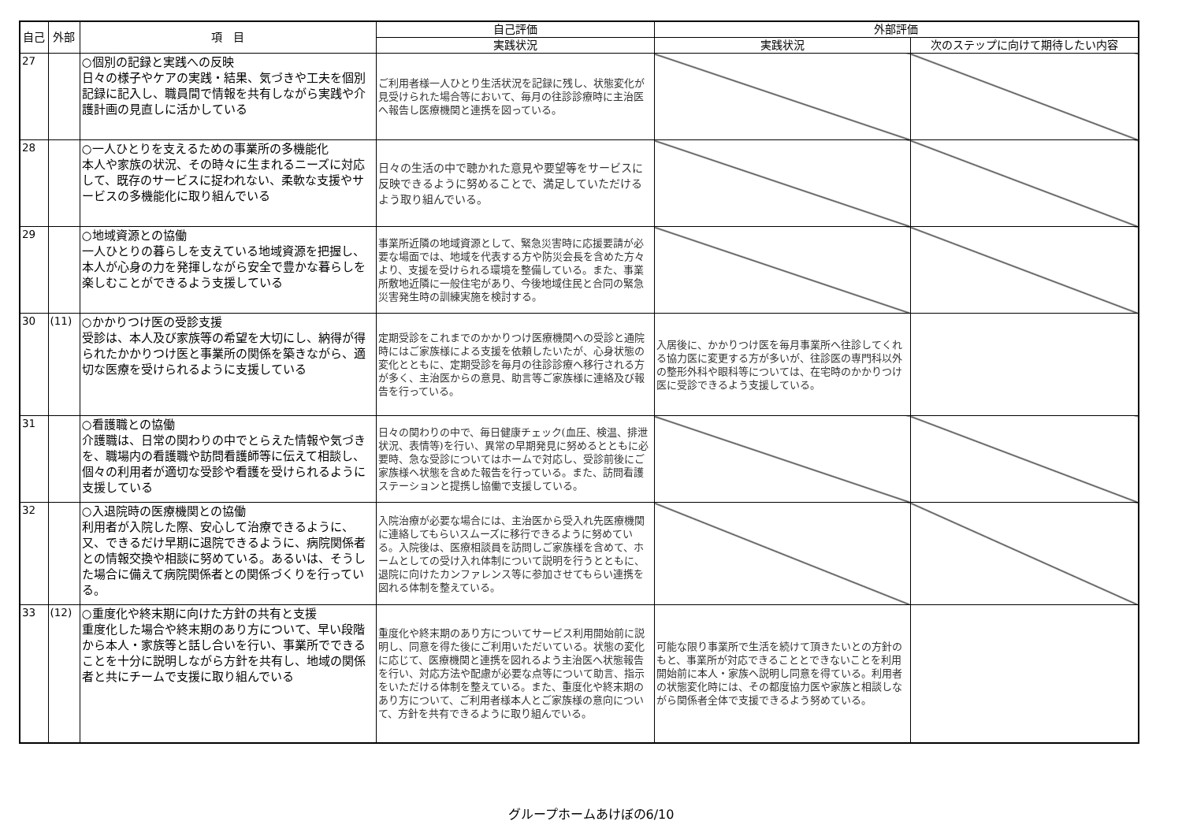| 自己 | 外部 | 項 目 | 自己評価 | 外部評価 | |
| --- | --- | --- | --- | --- | --- |
| | | | 実践状況 | 実践状況 | 次のステップに向けて期待したい内容 |
| 27 | | ○個別の記録と実践への反映 日々の様子やケアの実践・結果、気づきや工夫を個別記録に記入し、職員間で情報を共有しながら実践や介護計画の見直しに活かしている | ご利用者様一人ひとり生活状況を記録に残し、状態変化が見受けられた場合等において、毎月の往診診療時に主治医へ報告し医療機関と連携を図っている。 | | |
| 28 | | ○一人ひとりを支えるための事業所の多機能化 本人や家族の状況、その時々に生まれるニーズに対応して、既存のサービスに捉われない、柔軟な支援やサービスの多機能化に取り組んでいる | 日々の生活の中で聴かれた意見や要望等をサービスに反映できるように努めることで、満足していただけるよう取り組んでいる。 | | |
| 29 | | ○地域資源との協働 一人ひとりの暮らしを支えている地域資源を把握し、本人が心身の力を発揮しながら安全で豊かな暮らしを楽しむことができるよう支援している | 事業所近隣の地域資源として、緊急災害時に応援要請が必要な場面では、地域を代表する方や防災会長を含めた方々より、支援を受けられる環境を整備している。また、事業所敷地近隣に一般住宅があり、今後地域住民と合同の緊急災害発生時の訓練実施を検討する。 | | |
| 30 | (11) | ○かかりつけ医の受診支援 受診は、本人及び家族等の希望を大切にし、納得が得られたかかりつけ医と事業所の関係を築きながら、適切な医療を受けられるように支援している | 定期受診をこれまでのかかりつけ医療機関への受診と通院時にはご家族様による支援を依頼したいたが、心身状態の変化とともに、定期受診を毎月の往診診療へ移行される方が多く、主治医からの意見、助言等ご家族様に連絡及び報告を行っている。 | 入居後に、かかりつけ医を毎月事業所へ往診してくれる協力医に変更する方が多いが、往診医の専門科以外の整形外科や眼科等については、在宅時のかかりつけ医に受診できるよう支援している。 | |
| 31 | | ○看護職との協働 介護職は、日常の関わりの中でとらえた情報や気づきを、職場内の看護職や訪問看護師等に伝えて相談し、個々の利用者が適切な受診や看護を受けられるように支援している | 日々の関わりの中で、毎日健康チェック(血圧、検温、排泄状況、表情等)を行い、異常の早期発見に努めるとともに必要時、急な受診についてはホームで対応し、受診前後にご家族様へ状態を含めた報告を行っている。また、訪問看護ステーションと提携し協働で支援している。 | | |
| 32 | | ○入退院時の医療機関との協働 利用者が入院した際、安心して治療できるように、又、できるだけ早期に退院できるように、病院関係者との情報交換や相談に努めている。あるいは、そうした場合に備えて病院関係者との関係づくりを行っている。 | 入院治療が必要な場合には、主治医から受入れ先医療機関に連絡してもらいスムーズに移行できるように努めている。入院後は、医療相談員を訪問しご家族様を含めて、ホームとしての受け入れ体制について説明を行うとともに、退院に向けたカンファレンス等に参加させてもらい連携を図れる体制を整えている。 | | |
| 33 | (12) | ○重度化や終末期に向けた方針の共有と支援 重度化した場合や終末期のあり方について、早い段階から本人・家族等と話し合いを行い、事業所でできることを十分に説明しながら方針を共有し、地域の関係者と共にチームで支援に取り組んでいる | 重度化や終末期のあり方についてサービス利用開始前に説明し、同意を得た後にご利用いただいている。状態の変化に応じて、医療機関と連携を図れるよう主治医へ状態報告を行い、対応方法や配慮が必要な点等について助言、指示をいただける体制を整えている。また、重度化や終末期のあり方について、ご利用者様本人とご家族様の意向について、方針を共有できるように取り組んでいる。 | 可能な限り事業所で生活を続けて頂きたいとの方針のもと、事業所が対応できることとできないことを利用開始前に本人・家族へ説明し同意を得ている。利用者の状態変化時には、その都度協力医や家族と相談しながら関係者全体で支援できるよう努めている。 | |
グループホームあけぼの6/10